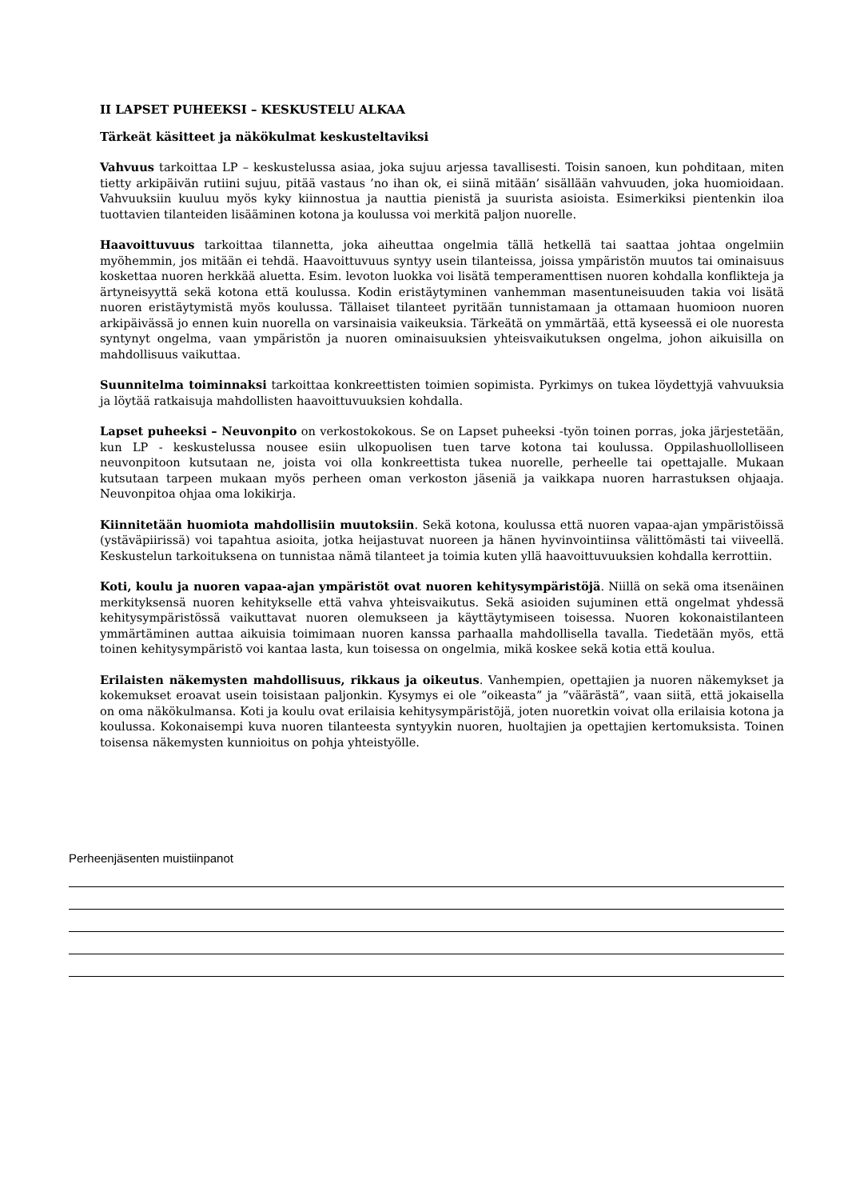II LAPSET PUHEEKSI – KESKUSTELU ALKAA
Tärkeät käsitteet ja näkökulmat keskusteltaviksi
Vahvuus tarkoittaa LP – keskustelussa asiaa, joka sujuu arjessa tavallisesti. Toisin sanoen, kun pohditaan, miten tietty arkipäivän rutiini sujuu, pitää vastaus ’no ihan ok, ei siinä mitään’ sisällään vahvuuden, joka huomioidaan. Vahvuuksiin kuuluu myös kyky kiinnostua ja nauttia pienistä ja suurista asioista. Esimerkiksi pientenkin iloa tuottavien tilanteiden lisääminen kotona ja koulussa voi merkitä paljon nuorelle.
Haavoittuvuus tarkoittaa tilannetta, joka aiheuttaa ongelmia tällä hetkellä tai saattaa johtaa ongelmiin myöhemmin, jos mitään ei tehdä. Haavoittuvuus syntyy usein tilanteissa, joissa ympäristön muutos tai ominaisuus koskettaa nuoren herkkää aluetta. Esim. levoton luokka voi lisätä temperamenttisen nuoren kohdalla konflikteja ja ärtyneisyyttä sekä kotona että koulussa. Kodin eristäytyminen vanhemman masentuneisuuden takia voi lisätä nuoren eristäytymistä myös koulussa. Tällaiset tilanteet pyritään tunnistamaan ja ottamaan huomioon nuoren arkipäivässä jo ennen kuin nuorella on varsinaisia vaikeuksia. Tärkeätä on ymmärtää, että kyseessä ei ole nuoresta syntynyt ongelma, vaan ympäristön ja nuoren ominaisuuksien yhteisvaikutuksen ongelma, johon aikuisilla on mahdollisuus vaikuttaa.
Suunnitelma toiminnaksi tarkoittaa konkreettisten toimien sopimista. Pyrkimys on tukea löydettyjä vahvuuksia ja löytää ratkaisuja mahdollisten haavoittuvuuksien kohdalla.
Lapset puheeksi – Neuvonpito on verkostokokous. Se on Lapset puheeksi -työn toinen porras, joka järjestetään, kun LP - keskustelussa nousee esiin ulkopuolisen tuen tarve kotona tai koulussa. Oppilashuollolliseen neuvonpitoon kutsutaan ne, joista voi olla konkreettista tukea nuorelle, perheelle tai opettajalle. Mukaan kutsutaan tarpeen mukaan myös perheen oman verkoston jäseniä ja vaikkapa nuoren harrastuksen ohjaaja. Neuvonpitoa ohjaa oma lokikirja.
Kiinnitetään huomiota mahdollisiin muutoksiin. Sekä kotona, koulussa että nuoren vapaa-ajan ympäristöissä (ystäväpiirissä) voi tapahtua asioita, jotka heijastuvat nuoreen ja hänen hyvinvointiinsa välittömästi tai viiveellä. Keskustelun tarkoituksena on tunnistaa nämä tilanteet ja toimia kuten yllä haavoittuvuuksien kohdalla kerrottiin.
Koti, koulu ja nuoren vapaa-ajan ympäristöt ovat nuoren kehitysympäristöjä. Niillä on sekä oma itsenäinen merkityksensä nuoren kehitykselle että vahva yhteisvaikutus. Sekä asioiden sujuminen että ongelmat yhdessä kehitysympäristössä vaikuttavat nuoren olemukseen ja käyttäytymiseen toisessa. Nuoren kokonaistilanteen ymmärtäminen auttaa aikuisia toimimaan nuoren kanssa parhaalla mahdollisella tavalla. Tiedetään myös, että toinen kehitysympäristö voi kantaa lasta, kun toisessa on ongelmia, mikä koskee sekä kotia että koulua.
Erilaisten näkemysten mahdollisuus, rikkaus ja oikeutus. Vanhempien, opettajien ja nuoren näkemykset ja kokemukset eroavat usein toisistaan paljonkin. Kysymys ei ole ”oikeasta” ja ”väärästä”, vaan siitä, että jokaisella on oma näkökulmansa. Koti ja koulu ovat erilaisia kehitysympäristöjä, joten nuoretkin voivat olla erilaisia kotona ja koulussa. Kokonaisempi kuva nuoren tilanteesta syntyykin nuoren, huoltajien ja opettajien kertomuksista. Toinen toisensa näkemysten kunnioitus on pohja yhteistyölle.
Perheenjäsenten muistiinpanot